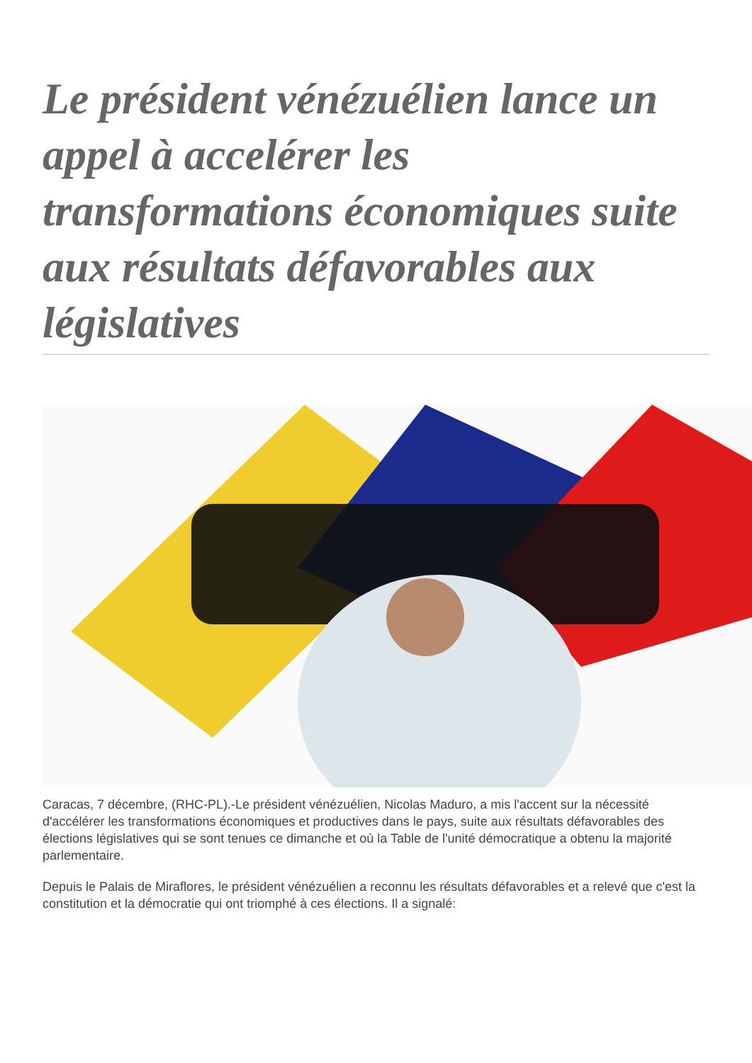Le président vénézuélien lance un appel à accelérer les transformations économiques suite aux résultats défavorables aux législatives
Caracas, 7 décembre, (RHC-PL).-Le président vénézuélien, Nicolas Maduro, a mis l'accent sur la nécessité d'accélérer les transformations économiques et productives dans le pays, suite aux résultats défavorables des élections législatives qui se sont tenues ce dimanche et où la Table de l'unité démocratique a obtenu la majorité parlementaire.
Depuis le Palais de Miraflores, le président vénézuélien a reconnu les résultats défavorables et a relevé que c'est la constitution et la démocratie qui ont triomphé à ces élections. Il a signalé: